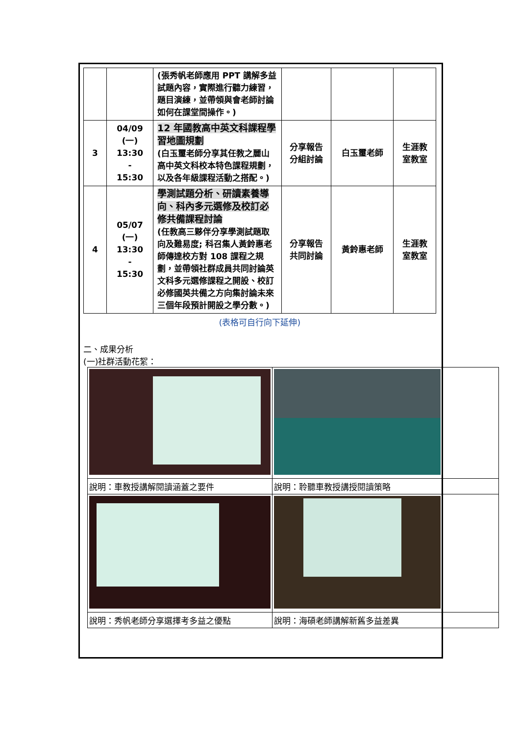| | | (張秀帆老師應用 PPT 講解多益試題內容，實際進行聽力練習，題目演練，並帶領與會老師討論如何在課堂間操作。) | | | |
| 3 | 04/09 (一) 13:30 - 15:30 | 12 年國教高中英文科課程學習地圖規劃 (白玉璽老師分享其任教之麗山高中英文科校本特色課程規劃，以及各年級課程活動之搭配。) | 分享報告 分組討論 | 白玉璽老師 | 生涯教 室教室 |
| 4 | 05/07 (一) 13:30 - 15:30 | 學測試題分析、研讀素養導向、科內多元選修及校訂必修共備課程討論 (任教高三夥伴分享學測試題取向及難易度; 科召集人黃鈴惠老師傳達校方對 108 課程之規劃，並帶領社群成員共同討論英文科多元選修課程之開設、校訂必修國英共備之方向集討論未來三個年段預計開設之學分數。) | 分享報告 共同討論 | 黃鈴惠老師 | 生涯教 室教室 |
(表格可自行向下延伸)
二、成果分析
(一)社群活動花絮：
| 說明：車教授講解閱讀涵蓋之要件 | 說明：聆聽車教授講授閱讀策略 | |
| 說明：秀帆老師分享選擇考多益之優點 | 說明：海碩老師講解新舊多益差異 | |